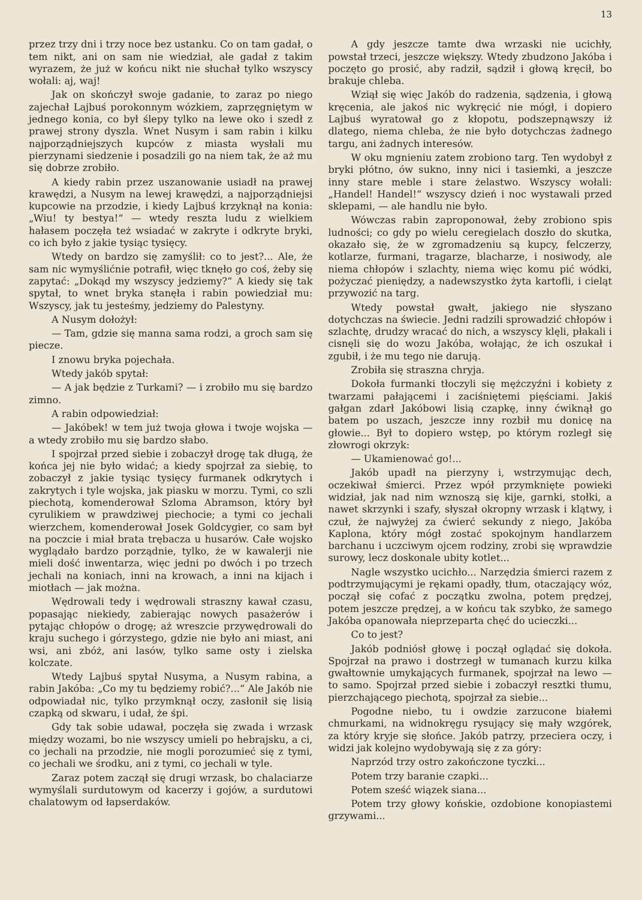13
przez trzy dni i trzy noce bez ustanku. Co on tam gadał, o tem nikt, ani on sam nie wiedział, ale gadał z takim wyrazem, że już w końcu nikt nie słuchał tylko wszyscy wołali: aj, waj!
Jak on skończył swoje gadanie, to zaraz po niego zajechał Lajbuś porokonnym wózkiem, zaprzęgniętym w jednego konia, co był ślepy tylko na lewe oko i szedł z prawej strony dyszla. Wnet Nusym i sam rabin i kilku najporządniejszych kupców z miasta wysłali mu pierzynami siedzenie i posadzili go na niem tak, że aż mu się dobrze zrobiło.
A kiedy rabin przez uszanowanie usiadł na prawej krawędzi, a Nusym na lewej krawędzi, a najporządniejsi kupcowie na przodzie, i kiedy Lajbuś krzyknął na konia: „Wiu! ty bestya!“ — wtedy reszta ludu z wielkiem hałasem poczęła też wsiadać w zakryte i odkryte bryki, co ich było z jakie tysiąc tysięcy.
Wtedy on bardzo się zamyślił: co to jest?... Ale, że sam nic wymyślićnie potrafił, więc tknęło go coś, żeby się zapytać: „Dokąd my wszyscy jedziemy?“ A kiedy się tak spytał, to wnet bryka stanęła i rabin powiedział mu: Wszyscy, jak tu jesteśmy, jedziemy do Palestyny.
A Nusym dołożył:
— Tam, gdzie się manna sama rodzi, a groch sam się piecze.
I znowu bryka pojechała.
Wtedy jakób spytał:
— A jak będzie z Turkami? — i zrobiło mu się bardzo zimno.
A rabin odpowiedział:
— Jakóbek! w tem już twoja głowa i twoje wojska — a wtedy zrobiło mu się bardzo słabo.
I spojrzał przed siebie i zobaczył drogę tak długą, że końca jej nie było widać; a kiedy spojrzał za siebię, to zobaczył z jakie tysiąc tysięcy furmanek odkrytych i zakrytych i tyle wojska, jak piasku w morzu. Tymi, co szli piechotą, komenderował Szloma Abramson, który był cyrulikiem w prawdziwej piechocie; a tymi co jechali wierzchem, komenderował Josek Goldcygier, co sam był na poczcie i miał brata trębacza u husarów. Całe wojsko wyglądało bardzo porządnie, tylko, że w kawalerji nie mieli dość inwentarza, więc jedni po dwóch i po trzech jechali na koniach, inni na krowach, a inni na kijach i miotłach — jak można.
Wędrowali tedy i wędrowali straszny kawał czasu, popasając niekiedy, zabierając nowych pasażerów i pytając chłopów o drogę; aż wreszcie przywędrowali do kraju suchego i górzystego, gdzie nie było ani miast, ani wsi, ani zbóż, ani lasów, tylko same osty i zielska kolczate.
Wtedy Lajbuś spytał Nusyma, a Nusym rabina, a rabin Jakóba: „Co my tu będziemy robić?...“ Ale Jakób nie odpowiadał nic, tylko przymknął oczy, zasłonił się lisią czapką od skwaru, i udał, że śpi.
Gdy tak sobie udawał, poczęła się zwada i wrzask między wozami, bo nie wszyscy umieli po hebrajsku, a ci, co jechali na przodzie, nie mogli porozumieć się z tymi, co jechali we środku, ani z tymi, co jechali w tyle.
Zaraz potem zaczął się drugi wrzask, bo chalaciarze wymyślali surdutowym od kacerzy i gojów, a surdutowi chalatowym od łapserdaków.
A gdy jeszcze tamte dwa wrzaski nie ucichły, powstał trzeci, jeszcze większy. Wtedy zbudzono Jakóba i poczęto go prosić, aby radził, sądził i głową kręcił, bo brakuje chleba.
Wziął się więc Jakób do radzenia, sądzenia, i głową kręcenia, ale jakoś nic wykręcić nie mógł, i dopiero Lajbuś wyratował go z kłopotu, podszepnąwszy iż dlatego, niema chleba, że nie było dotychczas żadnego targu, ani żadnych interesów.
W oku mgnieniu zatem zrobiono targ. Ten wydobył z bryki płótno, ów sukno, inny nici i tasiemki, a jeszcze inny stare meble i stare żelastwo. Wszyscy wołali: „Handel! Handel!“ wszyscy dzień i noc wystawali przed sklepami, — ale handlu nie było.
Wówczas rabin zaproponował, żeby zrobiono spis ludności; co gdy po wielu ceregielach doszło do skutka, okazało się, że w zgromadzeniu są kupcy, felczerzy, kotlarze, furmani, tragarze, blacharze, i nosiwody, ale niema chłopów i szlachty, niema więc komu pić wódki, pożyczać pieniędzy, a nadewszystko żyta kartofli, i cieląt przywozić na targ.
Wtedy powstał gwałt, jakiego nie słyszano dotychczas na świecie. Jedni radzili sprowadzić chłopów i szlachtę, drudzy wracać do nich, a wszyscy klęli, płakali i cisnęli się do wozu Jakóba, wołając, że ich oszukał i zgubił, i że mu tego nie darują.
Zrobiła się straszna chryja.
Dokoła furmanki tłoczyli się mężczyźni i kobiety z twarzami pałającemi i zaciśniętemi pięściami. Jakiś gałgan zdarł Jakóbowi lisią czapkę, inny ćwiknął go batem po uszach, jeszcze inny rozbił mu donicę na głowie... Był to dopiero wstęp, po którym rozległ się złowrogi okrzyk:
— Ukamienować go!...
Jakób upadł na pierzyny i, wstrzymując dech, oczekiwał śmierci. Przez wpół przymknięte powieki widział, jak nad nim wznoszą się kije, garnki, stołki, a nawet skrzynki i szafy, słyszał okropny wrzask i klątwy, i czuł, że najwyżej za ćwierć sekundy z niego, Jakóba Kaplona, który mógł zostać spokojnym handlarzem barchanu i uczciwym ojcem rodziny, zrobi się wprawdzie surowy, lecz doskonale ubity kotlet...
Nagle wszystko ucichło... Narzędzia śmierci razem z podtrzymującymi je rękami opadły, tłum, otaczający wóz, począł się cofać z początku zwolna, potem prędzej, potem jeszcze prędzej, a w końcu tak szybko, że samego Jakóba opanowała nieprzeparta chęć do ucieczki...
Co to jest?
Jakób podniósł głowę i począł oglądać się dokoła. Spojrzał na prawo i dostrzegł w tumanach kurzu kilka gwałtownie umykających furmanek, spojrzał na lewo — to samo. Spojrzał przed siebie i zobaczył resztki tłumu, pierzchającego piechotą, spojrzał za siebie...
Pogodne niebo, tu i owdzie zarzucone białemi chmurkami, na widnokręgu rysujący się mały wzgórek, za który kryje się słońce. Jakób patrzy, przeciera oczy, i widzi jak kolejno wydobywają się z za góry:
Naprzód trzy ostro zakończone tyczki...
Potem trzy baranie czapki...
Potem sześć wiązek siana...
Potem trzy głowy końskie, ozdobione konopiastemi grzywami...